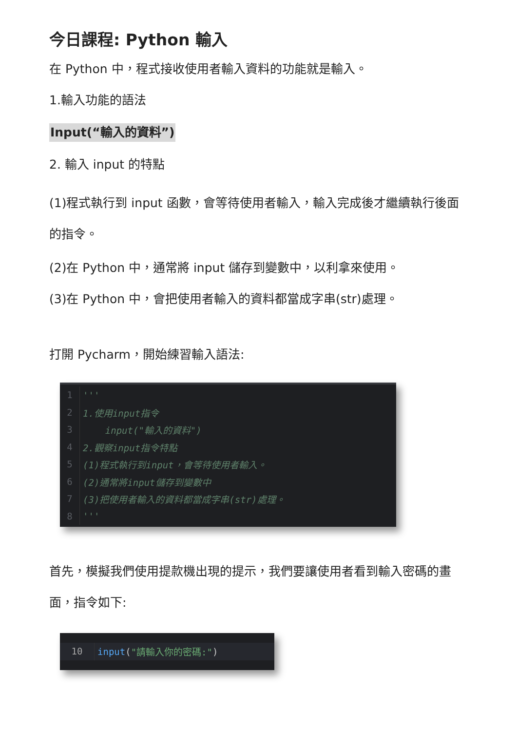今日課程: Python 輸入
在 Python 中，程式接收使用者輸入資料的功能就是輸入。
1.輸入功能的語法
Input(“輸入的資料”)
2. 輸入 input 的特點
(1)程式執行到 input 函數，會等待使用者輸入，輸入完成後才繼續執行後面的指令。
(2)在 Python 中，通常將 input 儲存到變數中，以利拿來使用。
(3)在 Python 中，會把使用者輸入的資料都當成字串(str)處理。
打開 Pycharm，開始練習輸入語法:
1 '''
2 1.使用input指令
3 input("輸入的資料")
4 2.觀察input指令特點
5 (1)程式執行到input，會等待使用者輸入。
6 (2)通常將input儲存到變數中
7 (3)把使用者輸入的資料都當成字串(str)處理。
8 '''
首先，模擬我們使用提款機出現的提示，我們要讓使用者看到輸入密碼的畫面，指令如下:
10 input ("請輸入你的密碼:")